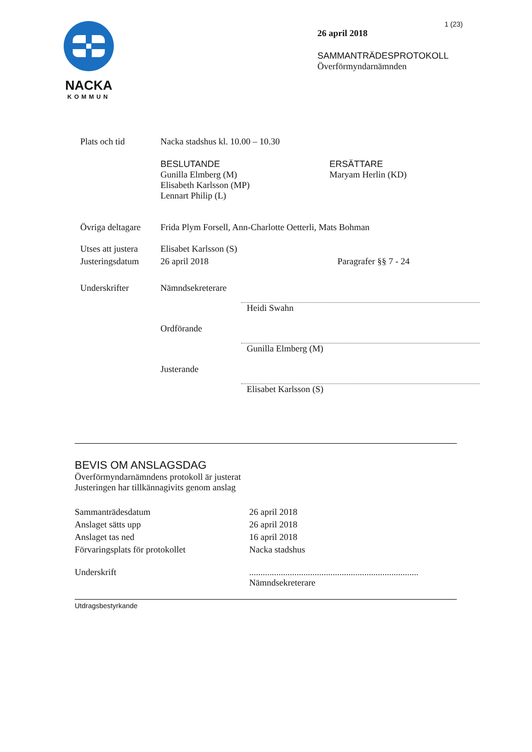NACKA
KOMMUN
1 (23)
26 april 2018
SAMMANTRÄDESPROTOKOLL
Överförmyndarnämnden
| Plats och tid | Nacka stadshus kl. 10.00 – 10.30 | |
| | BESLUTANDE Gunilla Elmberg (M) Elisabeth Karlsson (MP) Lennart Philip (L) | ERSÄTTARE Maryam Herlin (KD) |
| Övriga deltagare | Frida Plym Forsell, Ann-Charlotte Oetterli, Mats Bohman | |
| Utses att justera | Elisabet Karlsson (S) | |
| Justeringsdatum | 26 april 2018 | Paragrafer §§ 7 - 24 |
| Underskrifter | Nämndsekreterare Heidi Swahn Ordförande Gunilla Elmberg (M) Justerande Elisabet Karlsson (S) | |
BEVIS OM ANSLAGSDAG
Överförmyndarnämndens protokoll är justerat
Justeringen har tillkännagivits genom anslag
| Sammanträdesdatum | 26 april 2018 |
| Anslaget sätts upp | 26 april 2018 |
| Anslaget tas ned | 16 april 2018 |
| Förvaringsplats för protokollet | Nacka stadshus |
| Underskrift | ........................................................................... Nämndsekreterare |
Utdragsbestyrkande